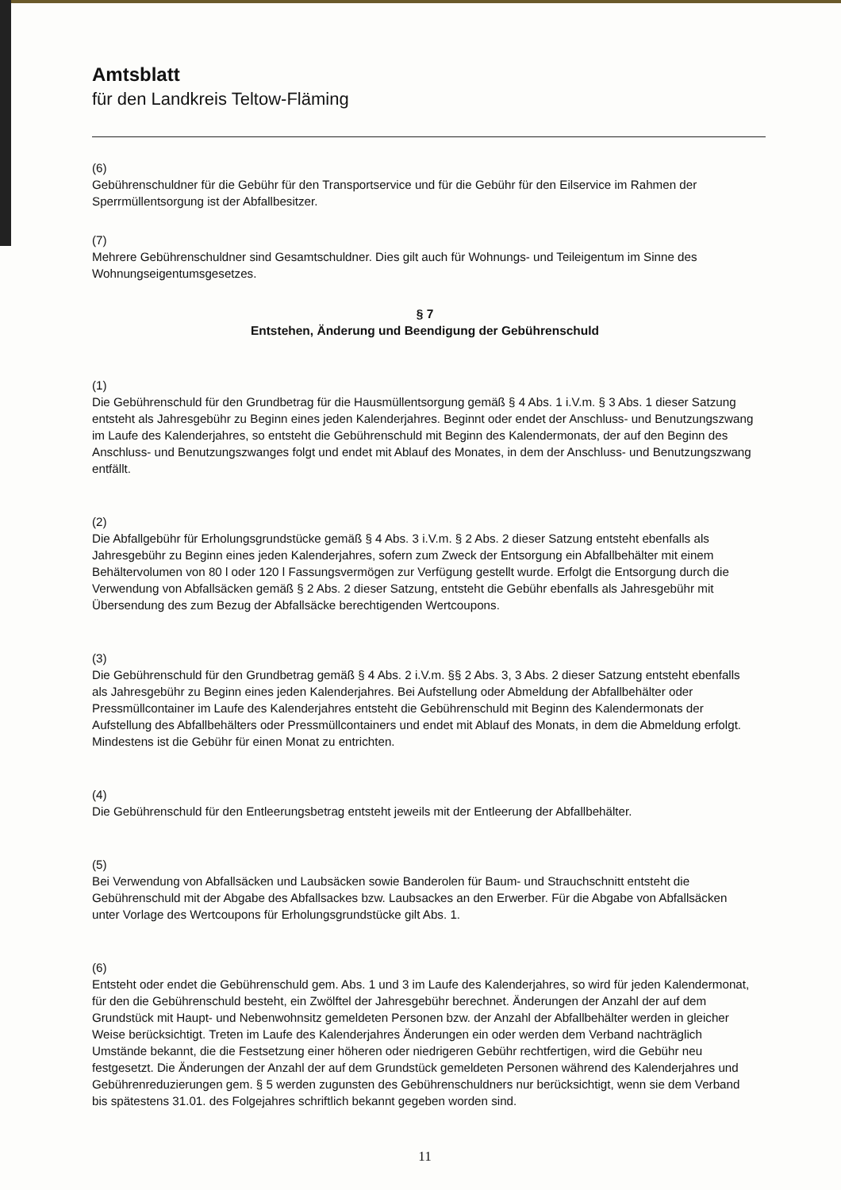Amtsblatt
für den Landkreis Teltow-Fläming
(6)
Gebührenschuldner für die Gebühr für den Transportservice und für die Gebühr für den Eilservice im Rahmen der Sperrmüllentsorgung ist der Abfallbesitzer.
(7)
Mehrere Gebührenschuldner sind Gesamtschuldner. Dies gilt auch für Wohnungs- und Teileigentum im Sinne des Wohnungseigentumsgesetzes.
§ 7
Entstehen, Änderung und Beendigung der Gebührenschuld
(1)
Die Gebührenschuld für den Grundbetrag für die Hausmüllentsorgung gemäß § 4 Abs. 1 i.V.m. § 3 Abs. 1 dieser Satzung entsteht als Jahresgebühr zu Beginn eines jeden Kalenderjahres. Beginnt oder endet der Anschluss- und Benutzungszwang im Laufe des Kalenderjahres, so entsteht die Gebührenschuld mit Beginn des Kalendermonats, der auf den Beginn des Anschluss- und Benutzungszwanges folgt und endet mit Ablauf des Monates, in dem der Anschluss- und Benutzungszwang entfällt.
(2)
Die Abfallgebühr für Erholungsgrundstücke gemäß § 4 Abs. 3 i.V.m. § 2 Abs. 2 dieser Satzung entsteht ebenfalls als Jahresgebühr zu Beginn eines jeden Kalenderjahres, sofern zum Zweck der Entsorgung ein Abfallbehälter mit einem Behältervolumen von 80 l oder 120 l Fassungsvermögen zur Verfügung gestellt wurde. Erfolgt die Entsorgung durch die Verwendung von Abfallsäcken gemäß § 2 Abs. 2 dieser Satzung, entsteht die Gebühr ebenfalls als Jahresgebühr mit Übersendung des zum Bezug der Abfallsäcke berechtigenden Wertcoupons.
(3)
Die Gebührenschuld für den Grundbetrag gemäß § 4 Abs. 2 i.V.m. §§ 2 Abs. 3, 3 Abs. 2 dieser Satzung entsteht ebenfalls als Jahresgebühr zu Beginn eines jeden Kalenderjahres. Bei Aufstellung oder Abmeldung der Abfallbehälter oder Pressmüllcontainer im Laufe des Kalenderjahres entsteht die Gebührenschuld mit Beginn des Kalendermonats der Aufstellung des Abfallbehälters oder Pressmüllcontainers und endet mit Ablauf des Monats, in dem die Abmeldung erfolgt. Mindestens ist die Gebühr für einen Monat zu entrichten.
(4)
Die Gebührenschuld für den Entleerungsbetrag entsteht jeweils mit der Entleerung der Abfallbehälter.
(5)
Bei Verwendung von Abfallsäcken und Laubsäcken sowie Banderolen für Baum- und Strauchschnitt entsteht die Gebührenschuld mit der Abgabe des Abfallsackes bzw. Laubsackes an den Erwerber. Für die Abgabe von Abfallsäcken unter Vorlage des Wertcoupons für Erholungsgrundstücke gilt Abs. 1.
(6)
Entsteht oder endet die Gebührenschuld gem. Abs. 1 und 3 im Laufe des Kalenderjahres, so wird für jeden Kalendermonat, für den die Gebührenschuld besteht, ein Zwölftel der Jahresgebühr berechnet. Änderungen der Anzahl der auf dem Grundstück mit Haupt- und Nebenwohnsitz gemeldeten Personen bzw. der Anzahl der Abfallbehälter werden in gleicher Weise berücksichtigt. Treten im Laufe des Kalenderjahres Änderungen ein oder werden dem Verband nachträglich Umstände bekannt, die die Festsetzung einer höheren oder niedrigeren Gebühr rechtfertigen, wird die Gebühr neu festgesetzt. Die Änderungen der Anzahl der auf dem Grundstück gemeldeten Personen während des Kalenderjahres und Gebührenreduzierungen gem. § 5 werden zugunsten des Gebührenschuldners nur berücksichtigt, wenn sie dem Verband bis spätestens 31.01. des Folgejahres schriftlich bekannt gegeben worden sind.
11